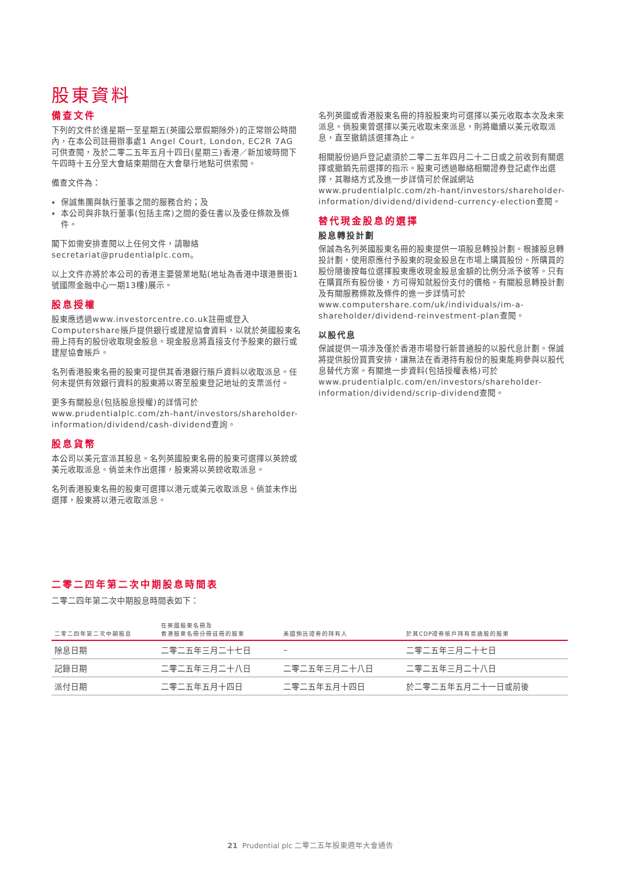股東資料
備查文件
下列的文件於逢星期一至星期五(英國公眾假期除外)的正常辦公時間內，在本公司註冊辦事處1 Angel Court, London, EC2R 7AG可供查閱，及於二零二五年五月十四日(星期三)香港／新加坡時間下午四時十五分至大會結束期間在大會舉行地點可供索閱。
備查文件為：
保誠集團與執行董事之間的服務合約；及
本公司與非執行董事(包括主席)之間的委任書以及委任條款及條件。
閣下如需安排查閱以上任何文件，請聯絡secretariat@prudentialplc.com。
以上文件亦將於本公司的香港主要營業地點(地址為香港中環港景街1號國際金融中心一期13樓)展示。
股息授權
股東應透過www.investorcentre.co.uk註冊或登入Computershare賬戶提供銀行或建屋協會資料，以就於英國股東名冊上持有的股份收取現金股息。現金股息將直接支付予股東的銀行或建屋協會賬戶。
名列香港股東名冊的股東可提供其香港銀行賬戶資料以收取派息。任何未提供有效銀行資料的股東將以寄至股東登記地址的支票派付。
更多有關股息(包括股息授權)的詳情可於www.prudentialplc.com/zh-hant/investors/shareholder-information/dividend/cash-dividend查詢。
股息貨幣
本公司以美元宣派其股息。名列英國股東名冊的股東可選擇以英鎊或美元收取派息。倘並未作出選擇，股東將以英鎊收取派息。
名列香港股東名冊的股東可選擇以港元或美元收取派息。倘並未作出選擇，股東將以港元收取派息。
名列英國或香港股東名冊的持股股東均可選擇以美元收取本次及未來派息。倘股東曾選擇以美元收取未來派息，則將繼續以美元收取派息，直至撤銷該選擇為止。
相關股份過戶登記處須於二零二五年四月二十二日或之前收到有關選擇或撤銷先前選擇的指示。股東可透過聯絡相關證券登記處作出選擇，其聯絡方式及進一步詳情可於保誠網站www.prudentialplc.com/zh-hant/investors/shareholder-information/dividend/dividend-currency-election查閱。
替代現金股息的選擇
股息轉投計劃
保誠為名列英國股東名冊的股東提供一項股息轉投計劃。根據股息轉投計劃，使用原應付予股東的現金股息在市場上購買股份。所購買的股份隨後按每位選擇股東應收現金股息金額的比例分派予彼等。只有在購買所有股份後，方可得知就股份支付的價格。有關股息轉投計劃及有關服務條款及條件的進一步詳情可於www.computershare.com/uk/individuals/im-a-shareholder/dividend-reinvestment-plan查閱。
以股代息
保誠提供一項涉及僅於香港市場發行新普通股的以股代息計劃。保誠將提供股份買賣安排，讓無法在香港持有股份的股東能夠參與以股代息替代方案。有關進一步資料(包括授權表格)可於www.prudentialplc.com/en/investors/shareholder-information/dividend/scrip-dividend查閱。
二零二四年第二次中期股息時間表
二零二四年第二次中期股息時間表如下：
| 二零二四年第二次中期股息 | 在英國股東名冊及 香港股東名冊分冊註冊的股東 | 美國預託證券的持有人 | 於其CDP證券賬戶持有普通股的股東 |
| --- | --- | --- | --- |
| 除息日期 | 二零二五年三月二十七日 | – | 二零二五年三月二十七日 |
| 記錄日期 | 二零二五年三月二十八日 | 二零二五年三月二十八日 | 二零二五年三月二十八日 |
| 派付日期 | 二零二五年五月十四日 | 二零二五年五月十四日 | 於二零二五年五月二十一日或前後 |
21 Prudential plc 二零二五年股東週年大會通告